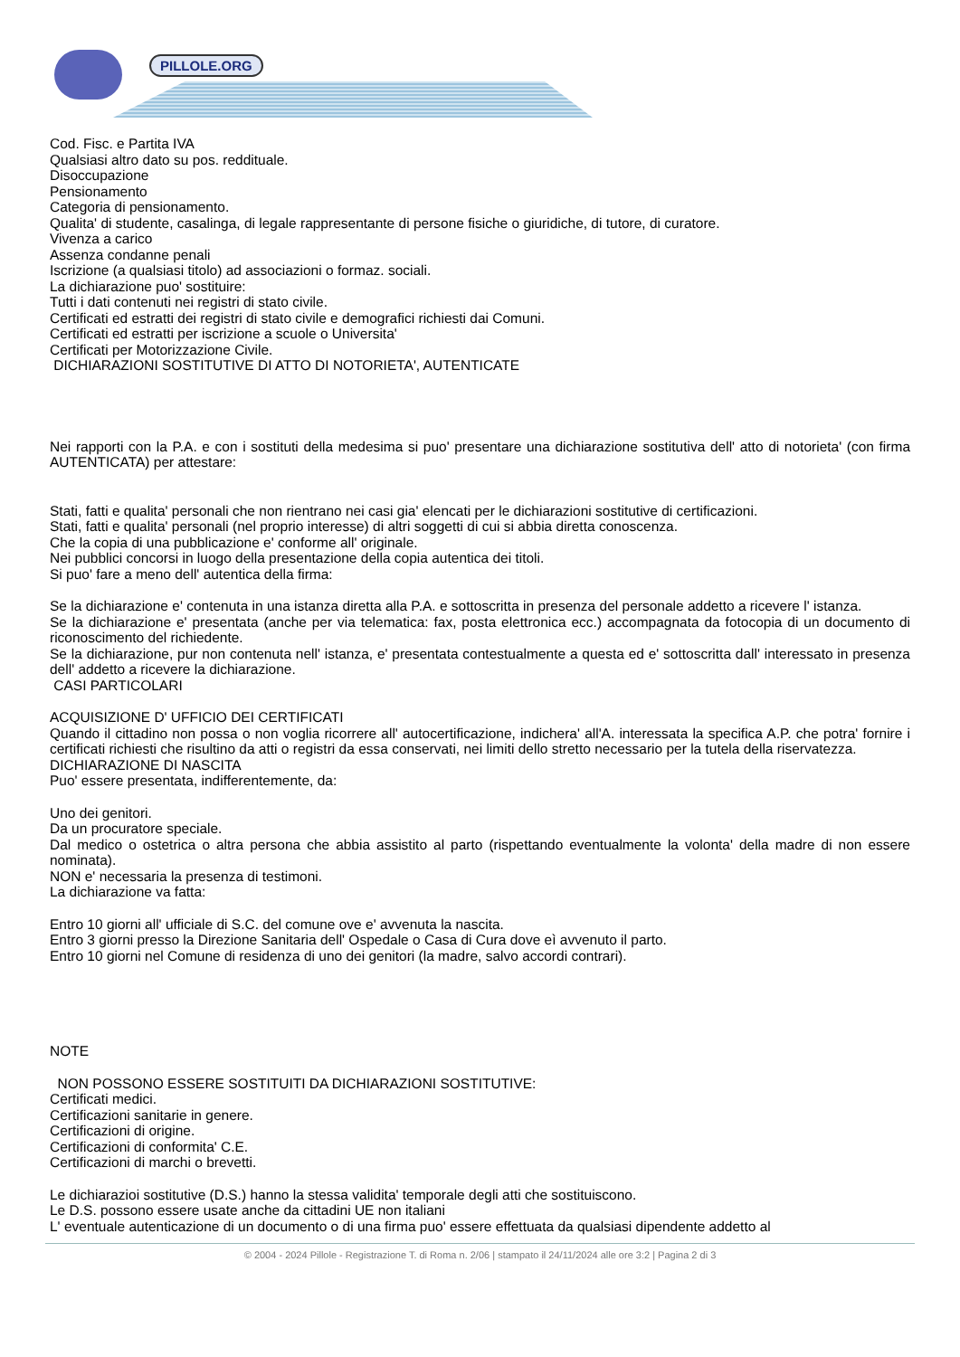PILLOLE.ORG
Cod. Fisc. e Partita IVA
Qualsiasi altro dato su pos. reddituale.
Disoccupazione
Pensionamento
Categoria di pensionamento.
Qualita' di studente, casalinga, di legale rappresentante di persone fisiche o giuridiche, di tutore, di curatore.
Vivenza a carico
Assenza condanne penali
Iscrizione (a qualsiasi titolo) ad associazioni o formaz. sociali.
La dichiarazione puo' sostituire:
Tutti i dati contenuti nei registri di stato civile.
Certificati ed estratti dei registri di stato civile e demografici richiesti dai Comuni.
Certificati ed estratti per iscrizione a scuole o Universita'
Certificati per Motorizzazione Civile.
DICHIARAZIONI SOSTITUTIVE DI ATTO DI NOTORIETA', AUTENTICATE
Nei rapporti con la P.A. e con i sostituti della medesima si puo' presentare una dichiarazione sostitutiva dell' atto di notorieta' (con firma AUTENTICATA) per attestare:
Stati, fatti e qualita' personali che non rientrano nei casi gia' elencati per le dichiarazioni sostitutive di certificazioni.
Stati, fatti e qualita' personali (nel proprio interesse) di altri soggetti di cui si abbia diretta conoscenza.
Che la copia di una pubblicazione e' conforme all' originale.
Nei pubblici concorsi in luogo della presentazione della copia autentica dei titoli.
Si puo' fare a meno dell' autentica della firma:
Se la dichiarazione e' contenuta in una istanza diretta alla P.A. e sottoscritta in presenza del personale addetto a ricevere l' istanza.
Se la dichiarazione e' presentata (anche per via telematica: fax, posta elettronica ecc.) accompagnata da fotocopia di un documento di riconoscimento del richiedente.
Se la dichiarazione, pur non contenuta nell' istanza, e' presentata contestualmente a questa ed e' sottoscritta dall' interessato in presenza dell' addetto a ricevere la dichiarazione.
CASI PARTICOLARI
ACQUISIZIONE D' UFFICIO DEI CERTIFICATI
Quando il cittadino non possa o non voglia ricorrere all' autocertificazione, indichera' all'A. interessata la specifica A.P. che potra' fornire i certificati richiesti che risultino da atti o registri da essa conservati, nei limiti dello stretto necessario per la tutela della riservatezza.
DICHIARAZIONE DI NASCITA
Puo' essere presentata, indifferentemente, da:
Uno dei genitori.
Da un procuratore speciale.
Dal medico o ostetrica o altra persona che abbia assistito al parto (rispettando eventualmente la volonta' della madre di non essere nominata).
NON e' necessaria la presenza di testimoni.
La dichiarazione va fatta:
Entro 10 giorni all' ufficiale di S.C. del comune ove e' avvenuta la nascita.
Entro 3 giorni presso la Direzione Sanitaria dell' Ospedale o Casa di Cura dove eì avvenuto il parto.
Entro 10 giorni nel Comune di residenza di uno dei genitori (la madre, salvo accordi contrari).
NOTE
NON POSSONO ESSERE SOSTITUITI DA DICHIARAZIONI SOSTITUTIVE:
Certificati medici.
Certificazioni sanitarie in genere.
Certificazioni di origine.
Certificazioni di conformita' C.E.
Certificazioni di marchi o brevetti.
Le dichiarazioi sostitutive (D.S.) hanno la stessa validita' temporale degli atti che sostituiscono.
Le D.S. possono essere usate anche da cittadini UE non italiani
L' eventuale autenticazione di un documento o di una firma puo' essere effettuata da qualsiasi dipendente addetto al
© 2004 - 2024 Pillole - Registrazione T. di Roma n. 2/06 | stampato il 24/11/2024 alle ore 3:2 | Pagina 2 di 3